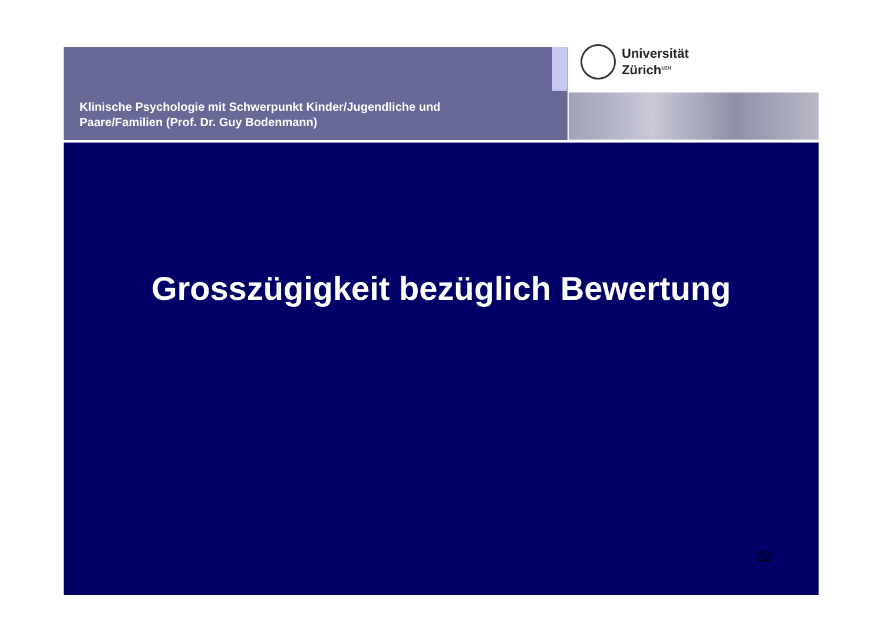Klinische Psychologie mit Schwerpunkt Kinder/Jugendliche und
Paare/Familien (Prof. Dr. Guy Bodenmann)
Universität
Zürich<sup>UZH</sup>
Grosszügigkeit bezüglich Bewertung
22